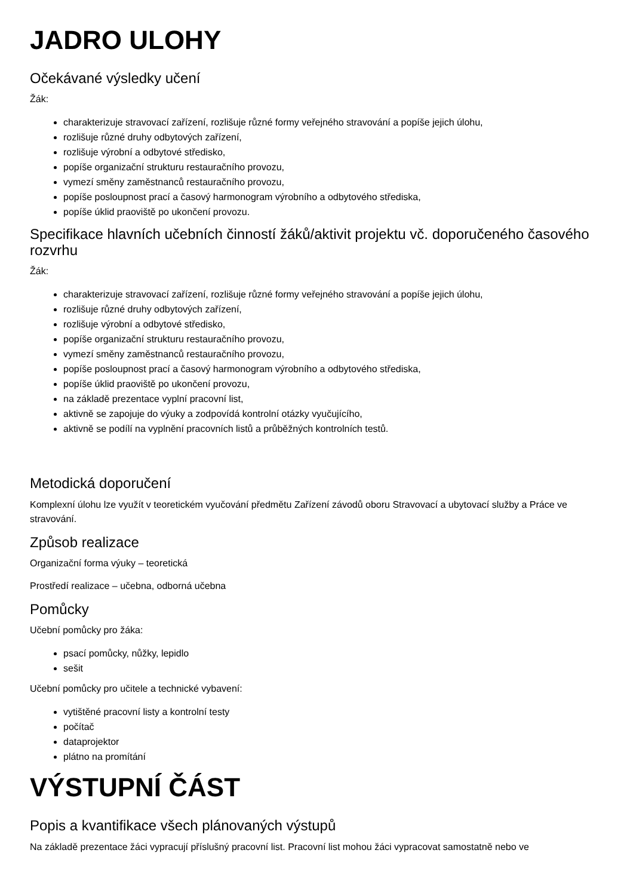JADRO ULOHY
Očekávané výsledky učení
Žák:
charakterizuje stravovací zařízení, rozlišuje různé formy veřejného stravování a popíše jejich úlohu,
rozlišuje různé druhy odbytových zařízení,
rozlišuje výrobní a odbytové středisko,
popíše organizační strukturu restauračního provozu,
vymezí směny zaměstnanců restauračního provozu,
popíše posloupnost prací a časový harmonogram výrobního a odbytového střediska,
popíše úklid praoviště po ukončení provozu.
Specifikace hlavních učebních činností žáků/aktivit projektu vč. doporučeného časového rozvrhu
Žák:
charakterizuje stravovací zařízení, rozlišuje různé formy veřejného stravování a popíše jejich úlohu,
rozlišuje různé druhy odbytových zařízení,
rozlišuje výrobní a odbytové středisko,
popíše organizační strukturu restauračního provozu,
vymezí směny zaměstnanců restauračního provozu,
popíše posloupnost prací a časový harmonogram výrobního a odbytového střediska,
popíše úklid praoviště po ukončení provozu,
na základě prezentace vyplní pracovní list,
aktivně se zapojuje do výuky a zodpovídá kontrolní otázky vyučujícího,
aktivně se podílí na vyplnění pracovních listů a průběžných kontrolních testů.
Metodická doporučení
Komplexní úlohu lze využít v teoretickém vyučování předmětu Zařízení závodů oboru Stravovací a ubytovací služby a Práce ve stravování.
Způsob realizace
Organizační forma výuky – teoretická
Prostředí realizace – učebna, odborná učebna
Pomůcky
Učební pomůcky pro žáka:
psací pomůcky, nůžky, lepidlo
sešit
Učební pomůcky pro učitele a technické vybavení:
vytištěné pracovní listy a kontrolní testy
počítač
dataprojektor
plátno na promítání
VÝSTUPNÍ ČÁST
Popis a kvantifikace všech plánovaných výstupů
Na základě prezentace žáci vypracují příslušný pracovní list. Pracovní list mohou žáci vypracovat samostatně nebo ve